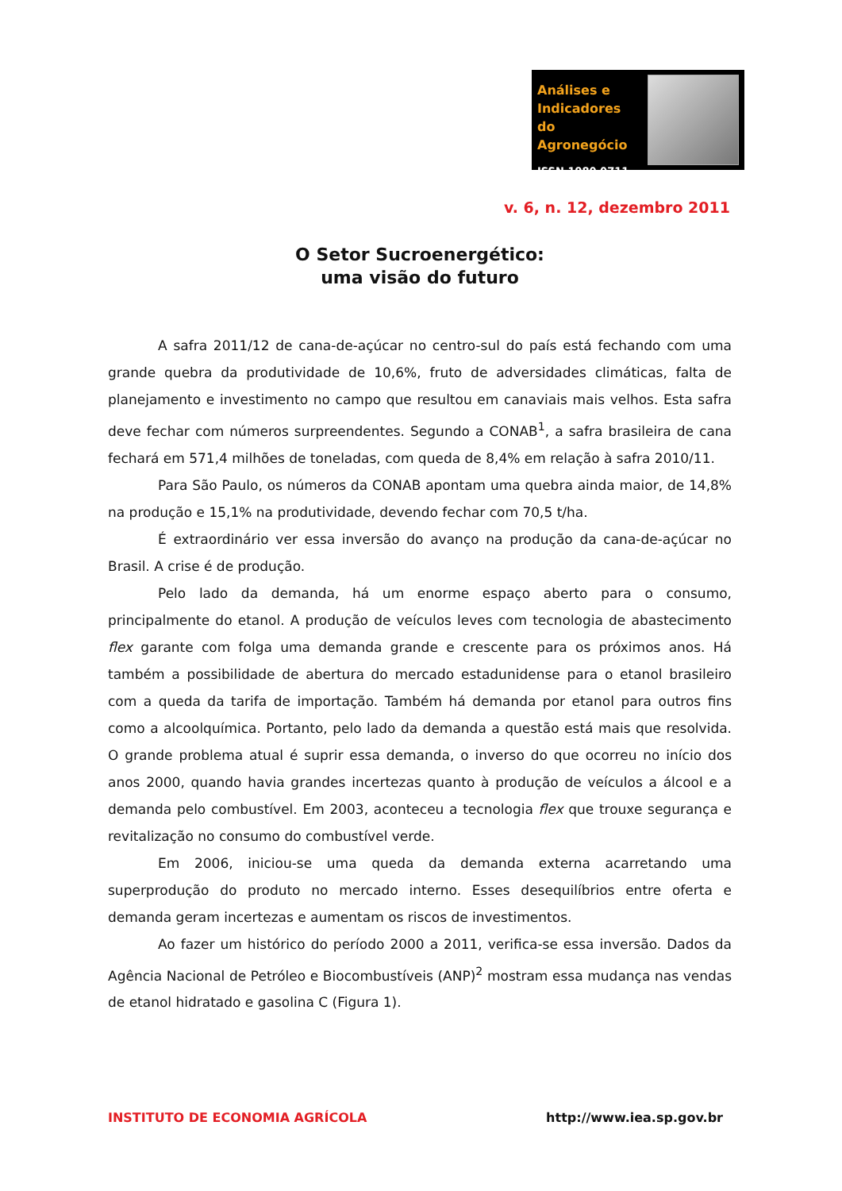Análises e
Indicadores
do Agronegócio
ISSN 1980 0711
v. 6, n. 12, dezembro 2011
O Setor Sucroenergético:
uma visão do futuro
A safra 2011/12 de cana-de-açúcar no centro-sul do país está fechando com uma grande quebra da produtividade de 10,6%, fruto de adversidades climáticas, falta de planejamento e investimento no campo que resultou em canaviais mais velhos. Esta safra deve fechar com números surpreendentes. Segundo a CONAB<sup>1</sup>, a safra brasileira de cana fechará em 571,4 milhões de toneladas, com queda de 8,4% em relação à safra 2010/11.
Para São Paulo, os números da CONAB apontam uma quebra ainda maior, de 14,8% na produção e 15,1% na produtividade, devendo fechar com 70,5 t/ha.
É extraordinário ver essa inversão do avanço na produção da cana-de-açúcar no Brasil. A crise é de produção.
Pelo lado da demanda, há um enorme espaço aberto para o consumo, principalmente do etanol. A produção de veículos leves com tecnologia de abastecimento flex garante com folga uma demanda grande e crescente para os próximos anos. Há também a possibilidade de abertura do mercado estadunidense para o etanol brasileiro com a queda da tarifa de importação. Também há demanda por etanol para outros fins como a alcoolquímica. Portanto, pelo lado da demanda a questão está mais que resolvida. O grande problema atual é suprir essa demanda, o inverso do que ocorreu no início dos anos 2000, quando havia grandes incertezas quanto à produção de veículos a álcool e a demanda pelo combustível. Em 2003, aconteceu a tecnologia flex que trouxe segurança e revitalização no consumo do combustível verde.
Em 2006, iniciou-se uma queda da demanda externa acarretando uma superprodução do produto no mercado interno. Esses desequilíbrios entre oferta e demanda geram incertezas e aumentam os riscos de investimentos.
Ao fazer um histórico do período 2000 a 2011, verifica-se essa inversão. Dados da Agência Nacional de Petróleo e Biocombustíveis (ANP)<sup>2</sup> mostram essa mudança nas vendas de etanol hidratado e gasolina C (Figura 1).
INSTITUTO DE ECONOMIA AGRÍCOLA http://www.iea.sp.gov.br